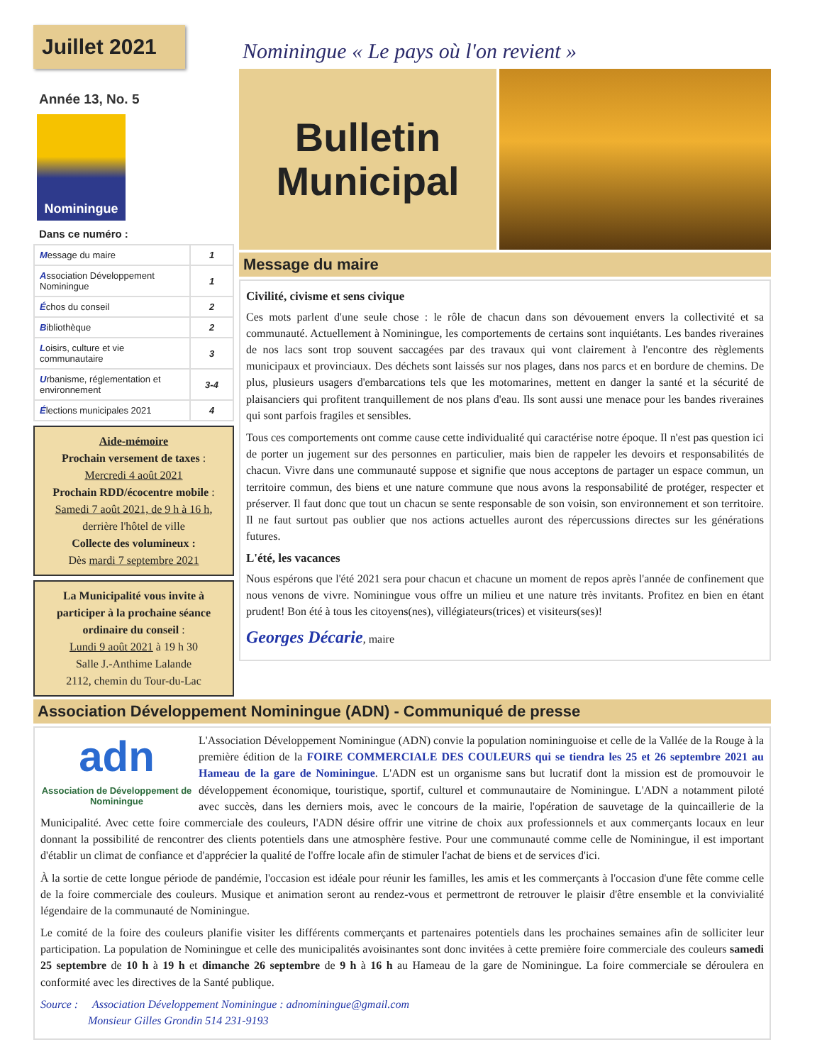Juillet 2021
Année 13, No. 5
Nominingue
Dans ce numéro :
| M essage du maire | 1 |
| A ssociation Développement Nominingue | 1 |
| É chos du conseil | 2 |
| B ibliothèque | 2 |
| L oisirs, culture et vie communautaire | 3 |
| U rbanisme, réglementation et environnement | 3-4 |
| É lections municipales 2021 | 4 |
Aide-mémoire
Prochain versement de taxes :
Mercredi 4 août 2021
Prochain RDD/écocentre mobile :
Samedi 7 août 2021, de 9 h à 16 h,
derrière l'hôtel de ville
Collecte des volumineux :
Dès mardi 7 septembre 2021
La Municipalité vous invite à participer à la prochaine séance ordinaire du conseil :
Lundi 9 août 2021 à 19 h 30
Salle J.-Anthime Lalande
2112, chemin du Tour-du-Lac
Nominingue « Le pays où l'on revient »
Bulletin
Municipal
Message du maire
Civilité, civisme et sens civique
Ces mots parlent d'une seule chose : le rôle de chacun dans son dévouement envers la collectivité et sa communauté. Actuellement à Nominingue, les comportements de certains sont inquiétants. Les bandes riveraines de nos lacs sont trop souvent saccagées par des travaux qui vont clairement à l'encontre des règlements municipaux et provinciaux. Des déchets sont laissés sur nos plages, dans nos parcs et en bordure de chemins. De plus, plusieurs usagers d'embarcations tels que les motomarines, mettent en danger la santé et la sécurité de plaisanciers qui profitent tranquillement de nos plans d'eau. Ils sont aussi une menace pour les bandes riveraines qui sont parfois fragiles et sensibles.
Tous ces comportements ont comme cause cette individualité qui caractérise notre époque. Il n'est pas question ici de porter un jugement sur des personnes en particulier, mais bien de rappeler les devoirs et responsabilités de chacun. Vivre dans une communauté suppose et signifie que nous acceptons de partager un espace commun, un territoire commun, des biens et une nature commune que nous avons la responsabilité de protéger, respecter et préserver. Il faut donc que tout un chacun se sente responsable de son voisin, son environnement et son territoire. Il ne faut surtout pas oublier que nos actions actuelles auront des répercussions directes sur les générations futures.
L'été, les vacances
Nous espérons que l'été 2021 sera pour chacun et chacune un moment de repos après l'année de confinement que nous venons de vivre. Nominingue vous offre un milieu et une nature très invitants. Profitez en bien en étant prudent! Bon été à tous les citoyens(nes), villégiateurs(trices) et visiteurs(ses)!
Georges Décarie, maire
Association Développement Nominingue (ADN) - Communiqué de presse
adn
Association de Développement de Nominingue
L'Association Développement Nominingue (ADN) convie la population nomininguoise et celle de la Vallée de la Rouge à la première édition de la FOIRE COMMERCIALE DES COULEURS qui se tiendra les 25 et 26 septembre 2021 au Hameau de la gare de Nominingue. L'ADN est un organisme sans but lucratif dont la mission est de promouvoir le développement économique, touristique, sportif, culturel et communautaire de Nominingue. L'ADN a notamment piloté avec succès, dans les derniers mois, avec le concours de la mairie, l'opération de sauvetage de la quincaillerie de la Municipalité. Avec cette foire commerciale des couleurs, l'ADN désire offrir une vitrine de choix aux professionnels et aux commerçants locaux en leur donnant la possibilité de rencontrer des clients potentiels dans une atmosphère festive. Pour une communauté comme celle de Nominingue, il est important d'établir un climat de confiance et d'apprécier la qualité de l'offre locale afin de stimuler l'achat de biens et de services d'ici.
À la sortie de cette longue période de pandémie, l'occasion est idéale pour réunir les familles, les amis et les commerçants à l'occasion d'une fête comme celle de la foire commerciale des couleurs. Musique et animation seront au rendez-vous et permettront de retrouver le plaisir d'être ensemble et la convivialité légendaire de la communauté de Nominingue.
Le comité de la foire des couleurs planifie visiter les différents commerçants et partenaires potentiels dans les prochaines semaines afin de solliciter leur participation. La population de Nominingue et celle des municipalités avoisinantes sont donc invitées à cette première foire commerciale des couleurs samedi 25 septembre de 10 h à 19 h et dimanche 26 septembre de 9 h à 16 h au Hameau de la gare de Nominingue. La foire commerciale se déroulera en conformité avec les directives de la Santé publique.
Source : Association Développement Nominingue : adnominingue@gmail.com
Monsieur Gilles Grondin 514 231-9193